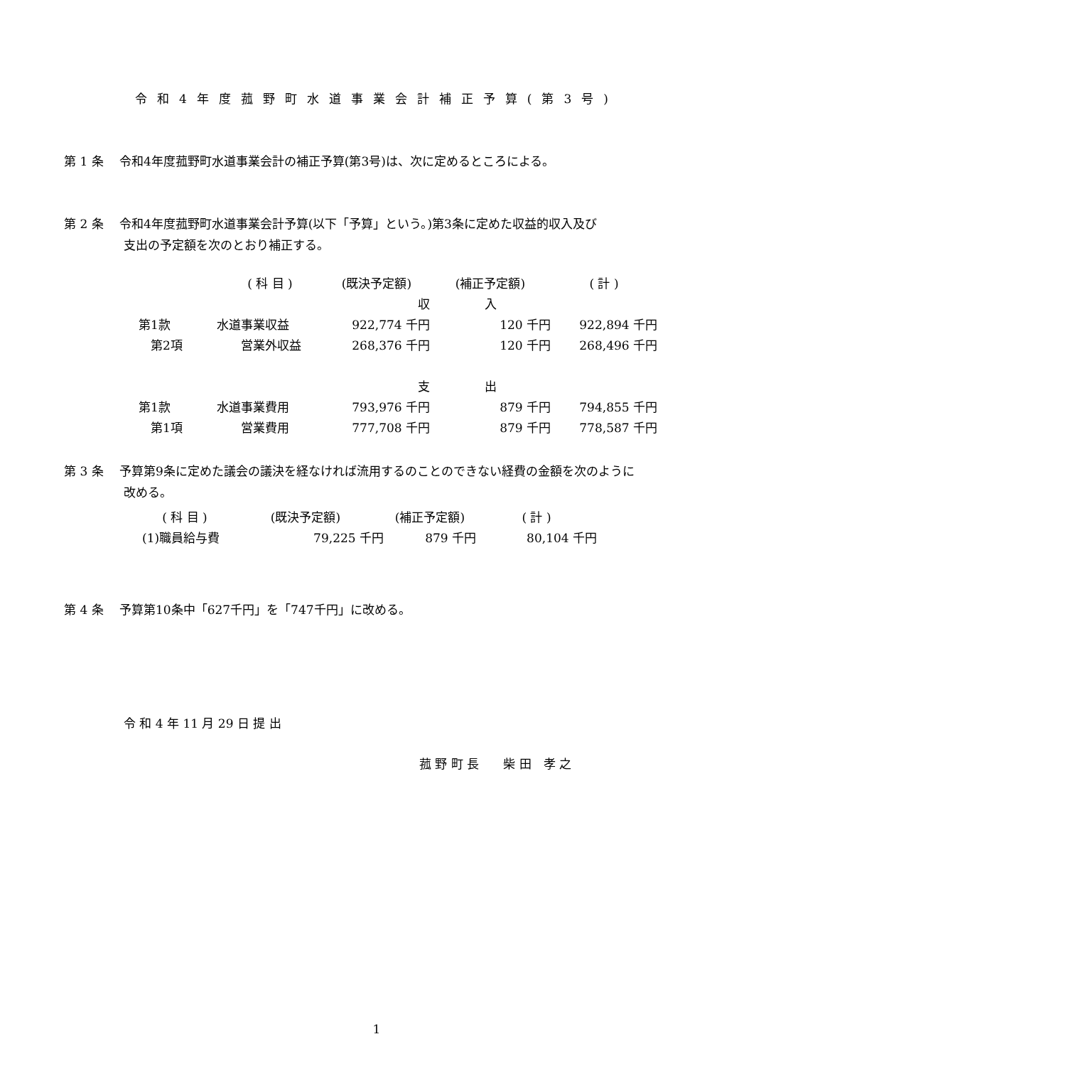令和4年度菰野町水道事業会計補正予算(第3号)
第 1 条　 令和4年度菰野町水道事業会計の補正予算(第3号)は、次に定めるところによる。
第 2 条　 令和4年度菰野町水道事業会計予算(以下「予算」という。)第3条に定めた収益的収入及び
支出の予定額を次のとおり補正する。
| | ( 科 目 ) | (既決予定額) | (補正予定額) | ( 計 ) |
| --- | --- | --- | --- | --- |
| | | 収 | 入 | |
| 第1款 | 水道事業収益 | 922,774 千円 | 120 千円 | 922,894 千円 |
| 第2項 | 営業外収益 | 268,376 千円 | 120 千円 | 268,496 千円 |
| | | 支 | 出 | |
| 第1款 | 水道事業費用 | 793,976 千円 | 879 千円 | 794,855 千円 |
| 第1項 | 営業費用 | 777,708 千円 | 879 千円 | 778,587 千円 |
第 3 条　 予算第9条に定めた議会の議決を経なければ流用するのことのできない経費の金額を次のように
改める。
| ( 科 目 ) | (既決予定額) | (補正予定額) | ( 計 ) |
| --- | --- | --- | --- |
| (1)職員給与費 | 79,225 千円 | 879 千円 | 80,104 千円 |
第 4 条　 予算第10条中「627千円」を「747千円」に改める。
令 和 4 年 11 月 29 日 提 出
菰 野 町 長　　柴 田　孝 之
1